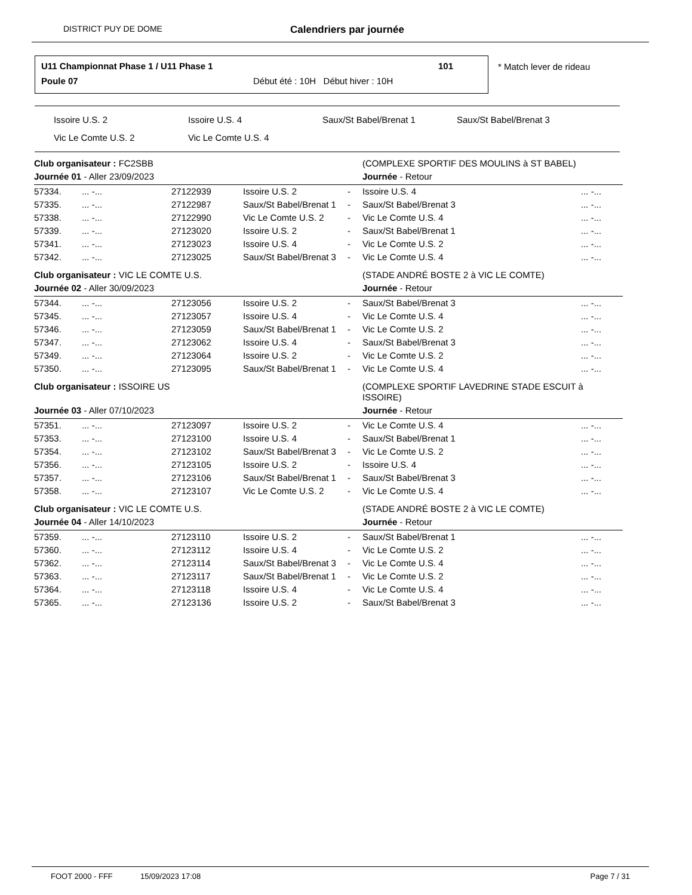DISTRICT PUY DE DOME Calendriers par journée
U11 Championnat Phase 1 / U11 Phase 1 101
Poule 07 Début été : 10H Début hiver : 10H
* Match lever de rideau
Issoire U.S. 2 Issoire U.S. 4 Saux/St Babel/Brenat 1 Saux/St Babel/Brenat 3
Vic Le Comte U.S. 2 Vic Le Comte U.S. 4
| Club organisateur : FC2SBB | | | | | (COMPLEXE SPORTIF DES MOULINS à ST BABEL) | | |
| Journée 01 - Aller 23/09/2023 | | | | | Journée - Retour | | |
| 57334. | ... -... | 27122939 | Issoire U.S. 2 | - | Issoire U.S. 4 | | ... -... |
| 57335. | ... -... | 27122987 | Saux/St Babel/Brenat 1 | - | Saux/St Babel/Brenat 3 | | ... -... |
| 57338. | ... -... | 27122990 | Vic Le Comte U.S. 2 | - | Vic Le Comte U.S. 4 | | ... -... |
| 57339. | ... -... | 27123020 | Issoire U.S. 2 | - | Saux/St Babel/Brenat 1 | | ... -... |
| 57341. | ... -... | 27123023 | Issoire U.S. 4 | - | Vic Le Comte U.S. 2 | | ... -... |
| 57342. | ... -... | 27123025 | Saux/St Babel/Brenat 3 | - | Vic Le Comte U.S. 4 | | ... -... |
| Club organisateur : VIC LE COMTE U.S. | | | | | (STADE ANDRÉ BOSTE 2 à VIC LE COMTE) | | |
| Journée 02 - Aller 30/09/2023 | | | | | Journée - Retour | | |
| 57344. | ... -... | 27123056 | Issoire U.S. 2 | - | Saux/St Babel/Brenat 3 | | ... -... |
| 57345. | ... -... | 27123057 | Issoire U.S. 4 | - | Vic Le Comte U.S. 4 | | ... -... |
| 57346. | ... -... | 27123059 | Saux/St Babel/Brenat 1 | - | Vic Le Comte U.S. 2 | | ... -... |
| 57347. | ... -... | 27123062 | Issoire U.S. 4 | - | Saux/St Babel/Brenat 3 | | ... -... |
| 57349. | ... -... | 27123064 | Issoire U.S. 2 | - | Vic Le Comte U.S. 2 | | ... -... |
| 57350. | ... -... | 27123095 | Saux/St Babel/Brenat 1 | - | Vic Le Comte U.S. 4 | | ... -... |
| Club organisateur : ISSOIRE US | | | | | (COMPLEXE SPORTIF LAVEDRINE STADE ESCUIT à ISSOIRE) | | |
| Journée 03 - Aller 07/10/2023 | | | | | Journée - Retour | | |
| 57351. | ... -... | 27123097 | Issoire U.S. 2 | - | Vic Le Comte U.S. 4 | | ... -... |
| 57353. | ... -... | 27123100 | Issoire U.S. 4 | - | Saux/St Babel/Brenat 1 | | ... -... |
| 57354. | ... -... | 27123102 | Saux/St Babel/Brenat 3 | - | Vic Le Comte U.S. 2 | | ... -... |
| 57356. | ... -... | 27123105 | Issoire U.S. 2 | - | Issoire U.S. 4 | | ... -... |
| 57357. | ... -... | 27123106 | Saux/St Babel/Brenat 1 | - | Saux/St Babel/Brenat 3 | | ... -... |
| 57358. | ... -... | 27123107 | Vic Le Comte U.S. 2 | - | Vic Le Comte U.S. 4 | | ... -... |
| Club organisateur : VIC LE COMTE U.S. | | | | | (STADE ANDRÉ BOSTE 2 à VIC LE COMTE) | | |
| Journée 04 - Aller 14/10/2023 | | | | | Journée - Retour | | |
| 57359. | ... -... | 27123110 | Issoire U.S. 2 | - | Saux/St Babel/Brenat 1 | | ... -... |
| 57360. | ... -... | 27123112 | Issoire U.S. 4 | - | Vic Le Comte U.S. 2 | | ... -... |
| 57362. | ... -... | 27123114 | Saux/St Babel/Brenat 3 | - | Vic Le Comte U.S. 4 | | ... -... |
| 57363. | ... -... | 27123117 | Saux/St Babel/Brenat 1 | - | Vic Le Comte U.S. 2 | | ... -... |
| 57364. | ... -... | 27123118 | Issoire U.S. 4 | - | Vic Le Comte U.S. 4 | | ... -... |
| 57365. | ... -... | 27123136 | Issoire U.S. 2 | - | Saux/St Babel/Brenat 3 | | ... -... |
FOOT 2000 - FFF 15/09/2023 17:08 Page 7 / 31